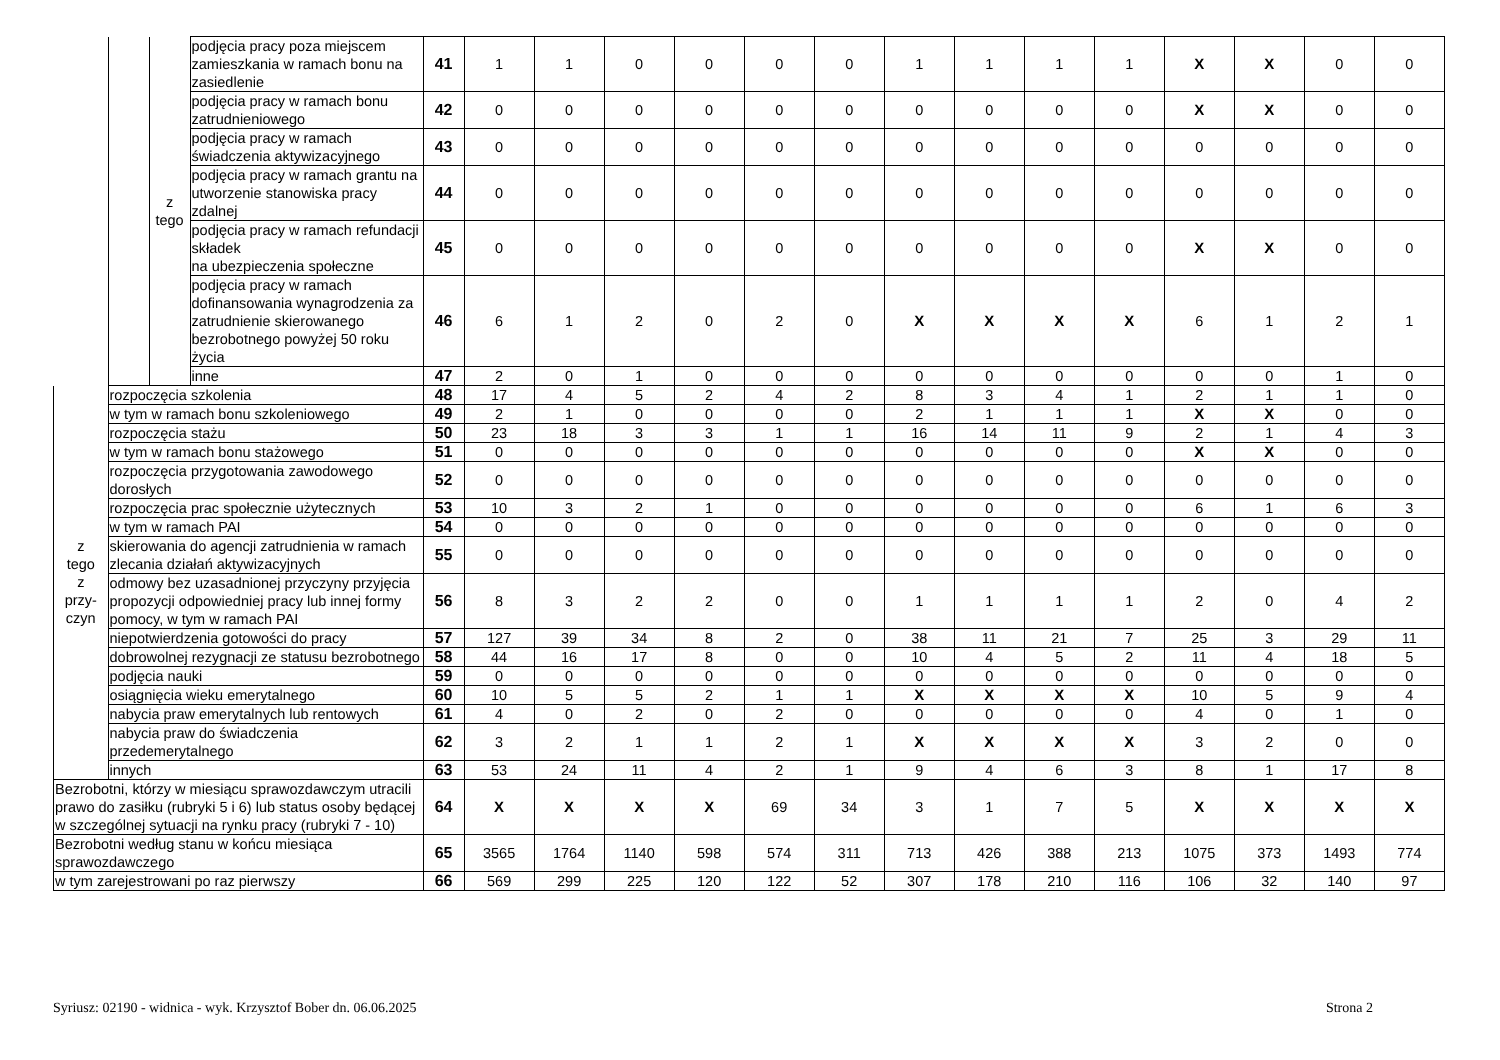| | | z tego | podjęcia pracy poza miejscem zamieszkania w ramach bonu na zasiedlenie | 41 | 1 | 1 | 0 | 0 | 0 | 0 | 1 | 1 | 1 | 1 | X | X | 0 | 0 |
| | | | podjęcia pracy w ramach bonu zatrudnieniowego | 42 | 0 | 0 | 0 | 0 | 0 | 0 | 0 | 0 | 0 | 0 | X | X | 0 | 0 |
| | | | podjęcia pracy w ramach świadczenia aktywizacyjnego | 43 | 0 | 0 | 0 | 0 | 0 | 0 | 0 | 0 | 0 | 0 | 0 | 0 | 0 | 0 |
| | | | podjęcia pracy w ramach grantu na utworzenie stanowiska pracy zdalnej | 44 | 0 | 0 | 0 | 0 | 0 | 0 | 0 | 0 | 0 | 0 | 0 | 0 | 0 | 0 |
| | | | podjęcia pracy w ramach refundacji składek na ubezpieczenia społeczne | 45 | 0 | 0 | 0 | 0 | 0 | 0 | 0 | 0 | 0 | 0 | X | X | 0 | 0 |
| | | | podjęcia pracy w ramach dofinansowania wynagrodzenia za zatrudnienie skierowanego bezrobotnego powyżej 50 roku życia | 46 | 6 | 1 | 2 | 0 | 2 | 0 | X | X | X | X | 6 | 1 | 2 | 1 |
| | | | inne | 47 | 2 | 0 | 1 | 0 | 0 | 0 | 0 | 0 | 0 | 0 | 0 | 0 | 1 | 0 |
| z tego z przy- czyn | rozpoczęcia szkolenia | | | 48 | 17 | 4 | 5 | 2 | 4 | 2 | 8 | 3 | 4 | 1 | 2 | 1 | 1 | 0 |
| | w tym w ramach bonu szkoleniowego | | | 49 | 2 | 1 | 0 | 0 | 0 | 0 | 2 | 1 | 1 | 1 | X | X | 0 | 0 |
| | rozpoczęcia stażu | | | 50 | 23 | 18 | 3 | 3 | 1 | 1 | 16 | 14 | 11 | 9 | 2 | 1 | 4 | 3 |
| | w tym w ramach bonu stażowego | | | 51 | 0 | 0 | 0 | 0 | 0 | 0 | 0 | 0 | 0 | 0 | X | X | 0 | 0 |
| | rozpoczęcia przygotowania zawodowego dorosłych | | | 52 | 0 | 0 | 0 | 0 | 0 | 0 | 0 | 0 | 0 | 0 | 0 | 0 | 0 | 0 |
| | rozpoczęcia prac społecznie użytecznych | | | 53 | 10 | 3 | 2 | 1 | 0 | 0 | 0 | 0 | 0 | 0 | 6 | 1 | 6 | 3 |
| | w tym w ramach PAI | | | 54 | 0 | 0 | 0 | 0 | 0 | 0 | 0 | 0 | 0 | 0 | 0 | 0 | 0 | 0 |
| | skierowania do agencji zatrudnienia w ramach zlecania działań aktywizacyjnych | | | 55 | 0 | 0 | 0 | 0 | 0 | 0 | 0 | 0 | 0 | 0 | 0 | 0 | 0 | 0 |
| | odmowy bez uzasadnionej przyczyny przyjęcia propozycji odpowiedniej pracy lub innej formy pomocy, w tym w ramach PAI | | | 56 | 8 | 3 | 2 | 2 | 0 | 0 | 1 | 1 | 1 | 1 | 2 | 0 | 4 | 2 |
| | niepotwierdzenia gotowości do pracy | | | 57 | 127 | 39 | 34 | 8 | 2 | 0 | 38 | 11 | 21 | 7 | 25 | 3 | 29 | 11 |
| | dobrowolnej rezygnacji ze statusu bezrobotnego | | | 58 | 44 | 16 | 17 | 8 | 0 | 0 | 10 | 4 | 5 | 2 | 11 | 4 | 18 | 5 |
| | podjęcia nauki | | | 59 | 0 | 0 | 0 | 0 | 0 | 0 | 0 | 0 | 0 | 0 | 0 | 0 | 0 | 0 |
| | osiągnięcia wieku emerytalnego | | | 60 | 10 | 5 | 5 | 2 | 1 | 1 | X | X | X | X | 10 | 5 | 9 | 4 |
| | nabycia praw emerytalnych lub rentowych | | | 61 | 4 | 0 | 2 | 0 | 2 | 0 | 0 | 0 | 0 | 0 | 4 | 0 | 1 | 0 |
| | nabycia praw do świadczenia przedemerytalnego | | | 62 | 3 | 2 | 1 | 1 | 2 | 1 | X | X | X | X | 3 | 2 | 0 | 0 |
| | innych | | | 63 | 53 | 24 | 11 | 4 | 2 | 1 | 9 | 4 | 6 | 3 | 8 | 1 | 17 | 8 |
| Bezrobotni, którzy w miesiącu sprawozdawczym utracili prawo do zasiłku (rubryki 5 i 6) lub status osoby będącej w szczególnej sytuacji na rynku pracy (rubryki 7 - 10) | | | | 64 | X | X | X | X | 69 | 34 | 3 | 1 | 7 | 5 | X | X | X | X |
| Bezrobotni według stanu w końcu miesiąca sprawozdawczego | | | | 65 | 3565 | 1764 | 1140 | 598 | 574 | 311 | 713 | 426 | 388 | 213 | 1075 | 373 | 1493 | 774 |
| w tym zarejestrowani po raz pierwszy | | | | 66 | 569 | 299 | 225 | 120 | 122 | 52 | 307 | 178 | 210 | 116 | 106 | 32 | 140 | 97 |
Syriusz: 02190 - widnica - wyk. Krzysztof Bober dn. 06.06.2025 Strona 2